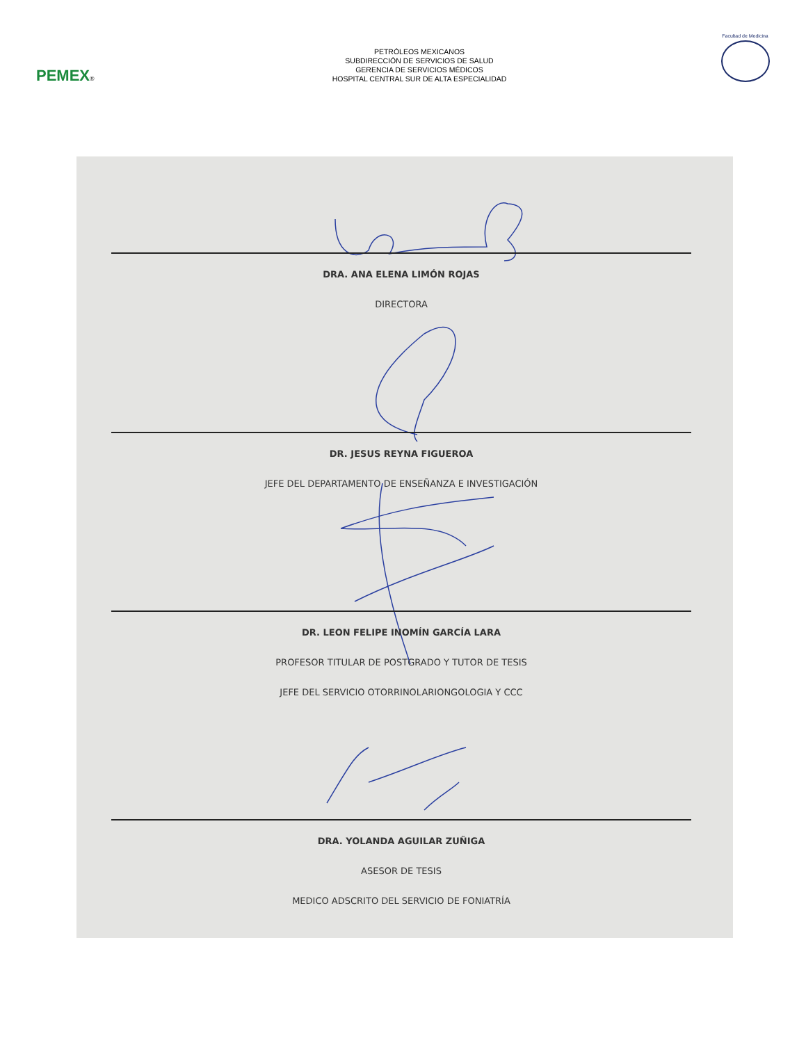PEMEX®
PETRÓLEOS MEXICANOS
SUBDIRECCIÓN DE SERVICIOS DE SALUD
GERENCIA DE SERVICIOS MÉDICOS
HOSPITAL CENTRAL SUR DE ALTA ESPECIALIDAD
Facultad de Medicina
DRA. ANA ELENA LIMÓN ROJAS
DIRECTORA
DR. JESUS REYNA FIGUEROA
JEFE DEL DEPARTAMENTO DE ENSEÑANZA E INVESTIGACIÓN
DR. LEON FELIPE INOMÍN GARCÍA LARA
PROFESOR TITULAR DE POSTGRADO Y TUTOR DE TESIS
JEFE DEL SERVICIO OTORRINOLARIONGOLOGIA Y CCC
DRA. YOLANDA AGUILAR ZUÑIGA
ASESOR DE TESIS
MEDICO ADSCRITO DEL SERVICIO DE FONIATRÍA